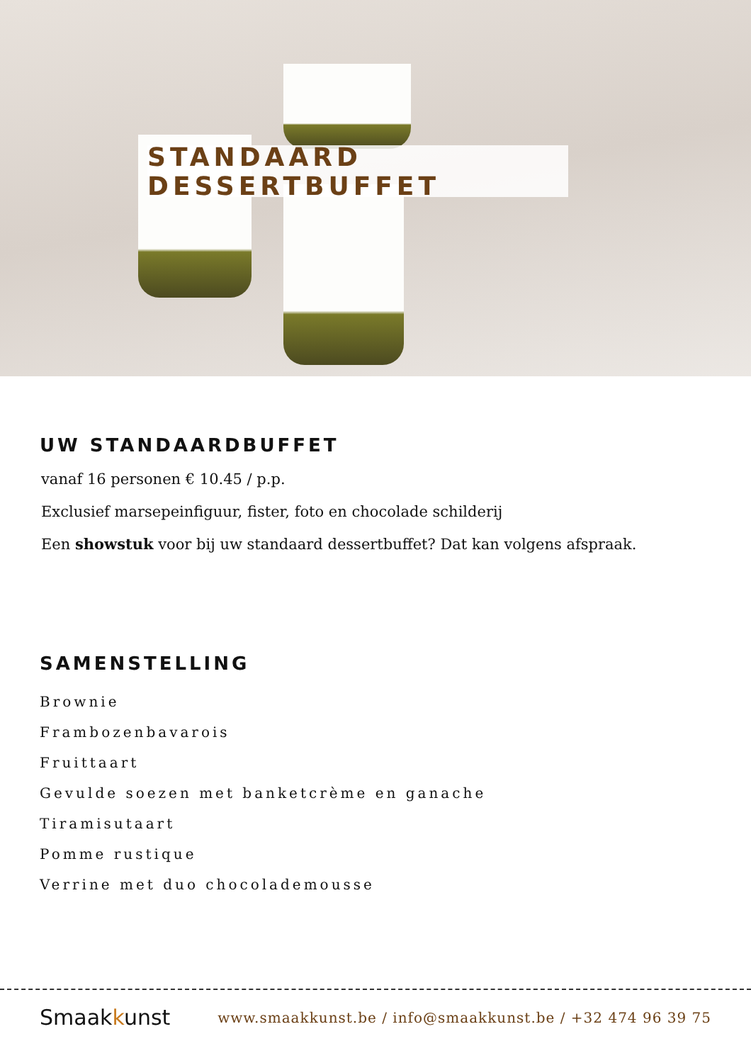STANDAARD DESSERTBUFFET
UW STANDAARDBUFFET
vanaf 16 personen € 10.45 / p.p.
Exclusief marsepeinfiguur, fister, foto en chocolade schilderij
Een showstuk voor bij uw standaard dessertbuffet? Dat kan volgens afspraak.
SAMENSTELLING
Brownie
Frambozenbavarois
Fruittaart
Gevulde soezen met banketcrème en ganache
Tiramisutaart
Pomme rustique
Verrine met duo chocolademousse
Smaakkunst
www.smaakkunst.be / info@smaakkunst.be / +32 474 96 39 75